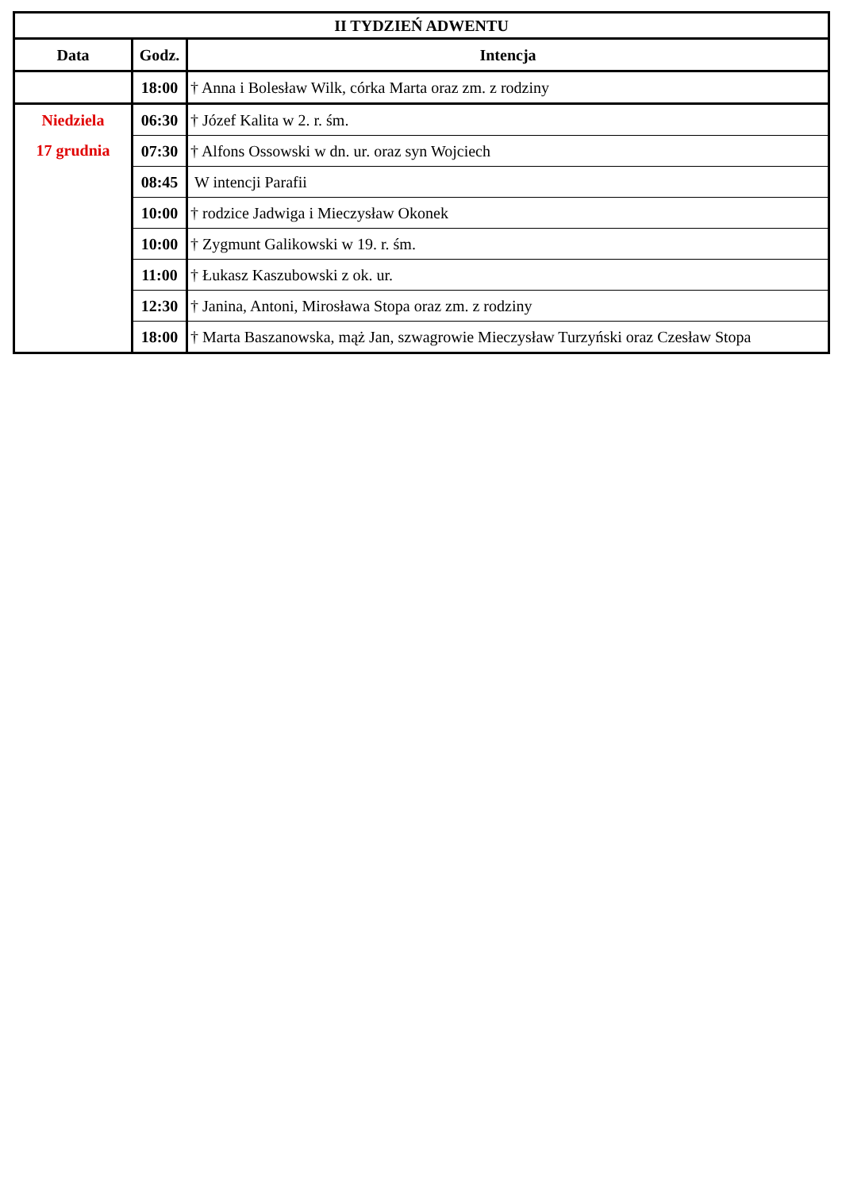| II TYDZIEŃ ADWENTU | | |
| --- | --- | --- |
| Data | Godz. | Intencja |
| | 18:00 | † Anna i Bolesław Wilk, córka Marta oraz zm. z rodziny |
| Niedziela 17 grudnia | 06:30 | † Józef Kalita w 2. r. śm. |
| | 07:30 | † Alfons Ossowski w dn. ur. oraz syn Wojciech |
| | 08:45 | W intencji Parafii |
| | 10:00 | † rodzice Jadwiga i Mieczysław Okonek |
| | 10:00 | † Zygmunt Galikowski w 19. r. śm. |
| | 11:00 | † Łukasz Kaszubowski z ok. ur. |
| | 12:30 | † Janina, Antoni, Mirosława Stopa oraz zm. z rodziny |
| | 18:00 | † Marta Baszanowska, mąż Jan, szwagrowie Mieczysław Turzyński oraz Czesław Stopa |